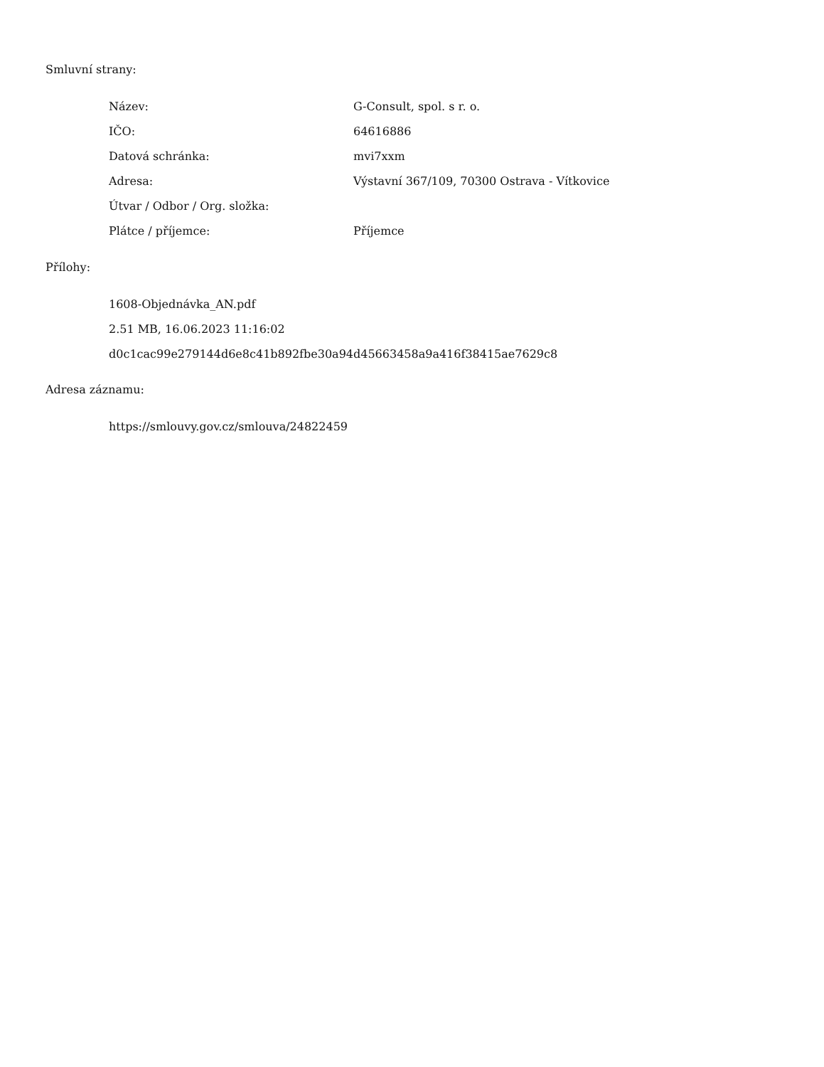Smluvní strany:
| Název: | G-Consult, spol. s r. o. |
| IČO: | 64616886 |
| Datová schránka: | mvi7xxm |
| Adresa: | Výstavní 367/109, 70300 Ostrava - Vítkovice |
| Útvar / Odbor / Org. složka: | |
| Plátce / příjemce: | Příjemce |
Přílohy:
1608-Objednávka_AN.pdf
2.51 MB, 16.06.2023 11:16:02
d0c1cac99e279144d6e8c41b892fbe30a94d45663458a9a416f38415ae7629c8
Adresa záznamu:
https://smlouvy.gov.cz/smlouva/24822459